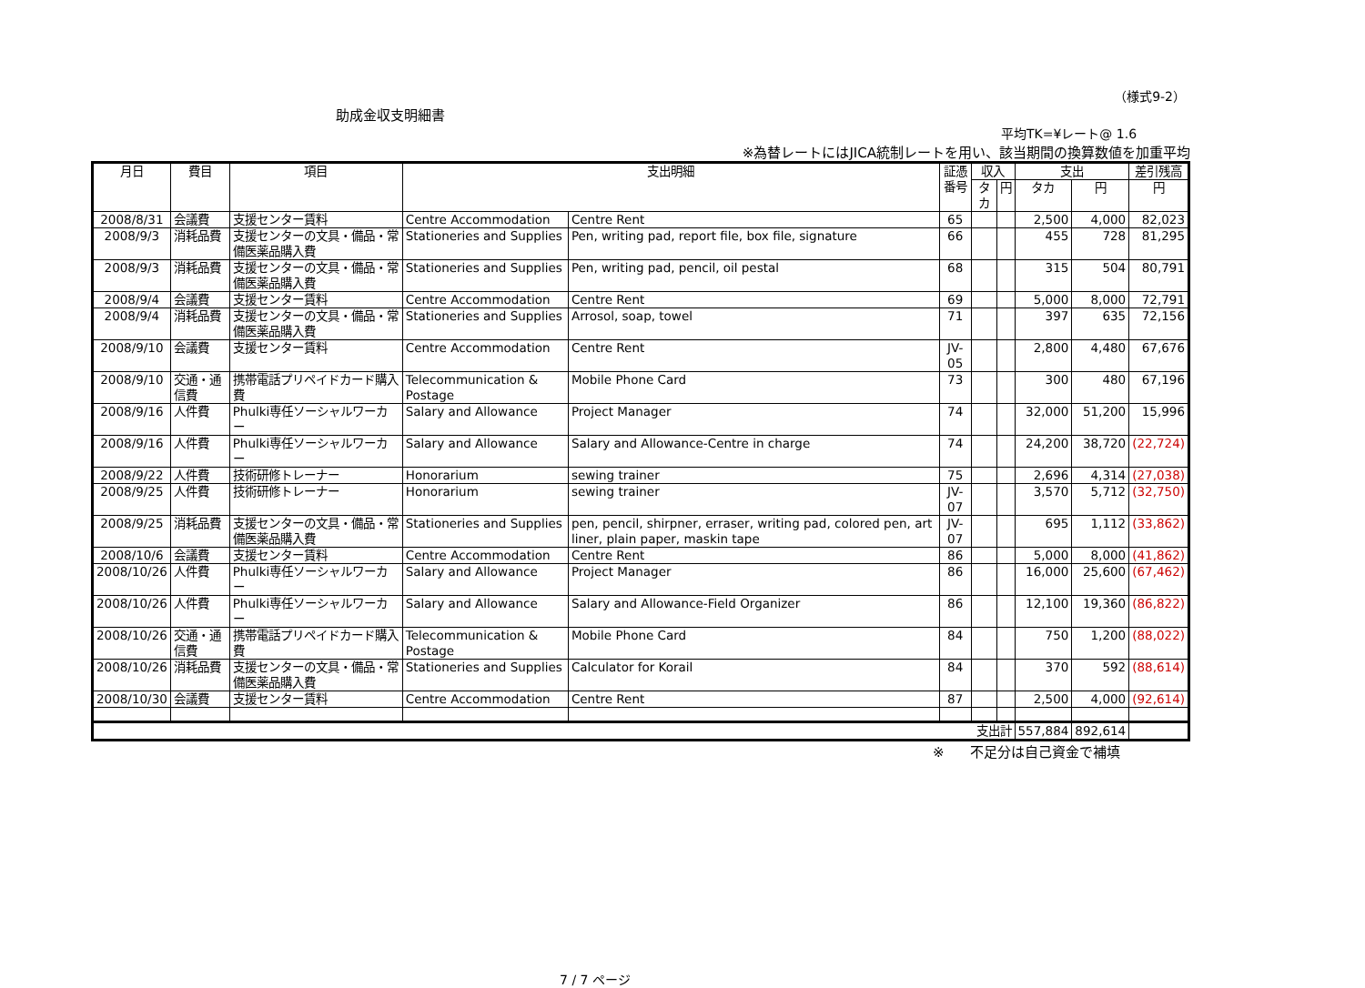（様式9-2）
助成金収支明細書
平均TK=¥レート@ 1.6
※為替レートにはJICA統制レートを用い、該当期間の換算数値を加重平均
| 月日 | 費目 | 項目 | 支出明細 | | 証憑 番号 | 収入 | | 支出 | | 差引残高 |
| --- | --- | --- | --- | --- | --- | --- | --- | --- | --- | --- |
| | | | | | | タカ | 円 | タカ | 円 | 円 |
| 2008/8/31 | 会議費 | 支援センター賃料 | Centre Accommodation | Centre Rent | 65 | | | 2,500 | 4,000 | 82,023 |
| 2008/9/3 | 消耗品費 | 支援センターの文具・備品・常備医薬品購入費 | Stationeries and Supplies | Pen, writing pad, report file, box file, signature | 66 | | | 455 | 728 | 81,295 |
| 2008/9/3 | 消耗品費 | 支援センターの文具・備品・常備医薬品購入費 | Stationeries and Supplies | Pen, writing pad, pencil, oil pestal | 68 | | | 315 | 504 | 80,791 |
| 2008/9/4 | 会議費 | 支援センター賃料 | Centre Accommodation | Centre Rent | 69 | | | 5,000 | 8,000 | 72,791 |
| 2008/9/4 | 消耗品費 | 支援センターの文具・備品・常備医薬品購入費 | Stationeries and Supplies | Arrosol, soap, towel | 71 | | | 397 | 635 | 72,156 |
| 2008/9/10 | 会議費 | 支援センター賃料 | Centre Accommodation | Centre Rent | JV-05 | | | 2,800 | 4,480 | 67,676 |
| 2008/9/10 | 交通・通信費 | 携帯電話プリペイドカード購入費 | Telecommunication & Postage | Mobile Phone Card | 73 | | | 300 | 480 | 67,196 |
| 2008/9/16 | 人件費 | Phulki専任ソーシャルワーカー | Salary and Allowance | Project Manager | 74 | | | 32,000 | 51,200 | 15,996 |
| 2008/9/16 | 人件費 | Phulki専任ソーシャルワーカー | Salary and Allowance | Salary and Allowance-Centre in charge | 74 | | | 24,200 | 38,720 | (22,724) |
| 2008/9/22 | 人件費 | 技術研修トレーナー | Honorarium | sewing trainer | 75 | | | 2,696 | 4,314 | (27,038) |
| 2008/9/25 | 人件費 | 技術研修トレーナー | Honorarium | sewing trainer | JV-07 | | | 3,570 | 5,712 | (32,750) |
| 2008/9/25 | 消耗品費 | 支援センターの文具・備品・常備医薬品購入費 | Stationeries and Supplies | pen, pencil, shirpner, erraser, writing pad, colored pen, art liner, plain paper, maskin tape | JV-07 | | | 695 | 1,112 | (33,862) |
| 2008/10/6 | 会議費 | 支援センター賃料 | Centre Accommodation | Centre Rent | 86 | | | 5,000 | 8,000 | (41,862) |
| 2008/10/26 | 人件費 | Phulki専任ソーシャルワーカー | Salary and Allowance | Project Manager | 86 | | | 16,000 | 25,600 | (67,462) |
| 2008/10/26 | 人件費 | Phulki専任ソーシャルワーカー | Salary and Allowance | Salary and Allowance-Field Organizer | 86 | | | 12,100 | 19,360 | (86,822) |
| 2008/10/26 | 交通・通信費 | 携帯電話プリペイドカード購入費 | Telecommunication & Postage | Mobile Phone Card | 84 | | | 750 | 1,200 | (88,022) |
| 2008/10/26 | 消耗品費 | 支援センターの文具・備品・常備医薬品購入費 | Stationeries and Supplies | Calculator for Korail | 84 | | | 370 | 592 | (88,614) |
| 2008/10/30 | 会議費 | 支援センター賃料 | Centre Accommodation | Centre Rent | 87 | | | 2,500 | 4,000 | (92,614) |
| 支出計 | | | | | | | | 557,884 | 892,614 | |
※ 不足分は自己資金で補填
7 / 7 ページ